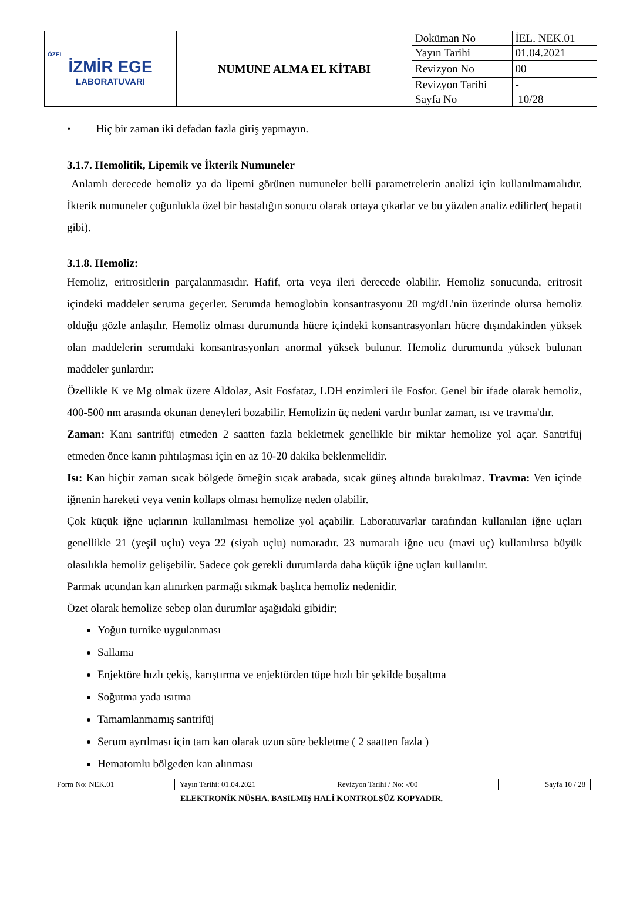| ÖZEL İZMİR EGE LABORATUVARI | NUMUNE ALMA EL KİTABI | Doküman No | İEL. NEK.01 |
| | | Yayın Tarihi | 01.04.2021 |
| | | Revizyon No | 00 |
| | | Revizyon Tarihi | - |
| | | Sayfa No | 10/28 |
• Hiç bir zaman iki defadan fazla giriş yapmayın.
3.1.7. Hemolitik, Lipemik ve İkterik Numuneler
Anlamlı derecede hemoliz ya da lipemi görünen numuneler belli parametrelerin analizi için kullanılmamalıdır. İkterik numuneler çoğunlukla özel bir hastalığın sonucu olarak ortaya çıkarlar ve bu yüzden analiz edilirler( hepatit gibi).
3.1.8. Hemoliz:
Hemoliz, eritrositlerin parçalanmasıdır. Hafif, orta veya ileri derecede olabilir. Hemoliz sonucunda, eritrosit içindeki maddeler seruma geçerler. Serumda hemoglobin konsantrasyonu 20 mg/dL'nin üzerinde olursa hemoliz olduğu gözle anlaşılır. Hemoliz olması durumunda hücre içindeki konsantrasyonları hücre dışındakinden yüksek olan maddelerin serumdaki konsantrasyonları anormal yüksek bulunur. Hemoliz durumunda yüksek bulunan maddeler şunlardır:
Özellikle K ve Mg olmak üzere Aldolaz, Asit Fosfataz, LDH enzimleri ile Fosfor. Genel bir ifade olarak hemoliz, 400-500 nm arasında okunan deneyleri bozabilir. Hemolizin üç nedeni vardır bunlar zaman, ısı ve travma'dır.
Zaman: Kanı santrifüj etmeden 2 saatten fazla bekletmek genellikle bir miktar hemolize yol açar. Santrifüj etmeden önce kanın pıhtılaşması için en az 10-20 dakika beklenmelidir.
Isı: Kan hiçbir zaman sıcak bölgede örneğin sıcak arabada, sıcak güneş altında bırakılmaz. Travma: Ven içinde iğnenin hareketi veya venin kollaps olması hemolize neden olabilir.
Çok küçük iğne uçlarının kullanılması hemolize yol açabilir. Laboratuvarlar tarafından kullanılan iğne uçları genellikle 21 (yeşil uçlu) veya 22 (siyah uçlu) numaradır. 23 numaralı iğne ucu (mavi uç) kullanılırsa büyük olasılıkla hemoliz gelişebilir. Sadece çok gerekli durumlarda daha küçük iğne uçları kullanılır.
Parmak ucundan kan alınırken parmağı sıkmak başlıca hemoliz nedenidir.
Özet olarak hemolize sebep olan durumlar aşağıdaki gibidir;
Yoğun turnike uygulanması
Sallama
Enjektöre hızlı çekiş, karıştırma ve enjektörden tüpe hızlı bir şekilde boşaltma
Soğutma yada ısıtma
Tamamlanmamış santrifüj
Serum ayrılması için tam kan olarak uzun süre bekletme ( 2 saatten fazla )
Hematomlu bölgeden kan alınması
| Form No: NEK.01 | Yayın Tarihi: 01.04.2021 | Revizyon Tarihi / No: -/00 | Sayfa 10 / 28 |
ELEKTRONİK NÜSHA. BASILMIŞ HALİ KONTROLSÜZ KOPYADIR.